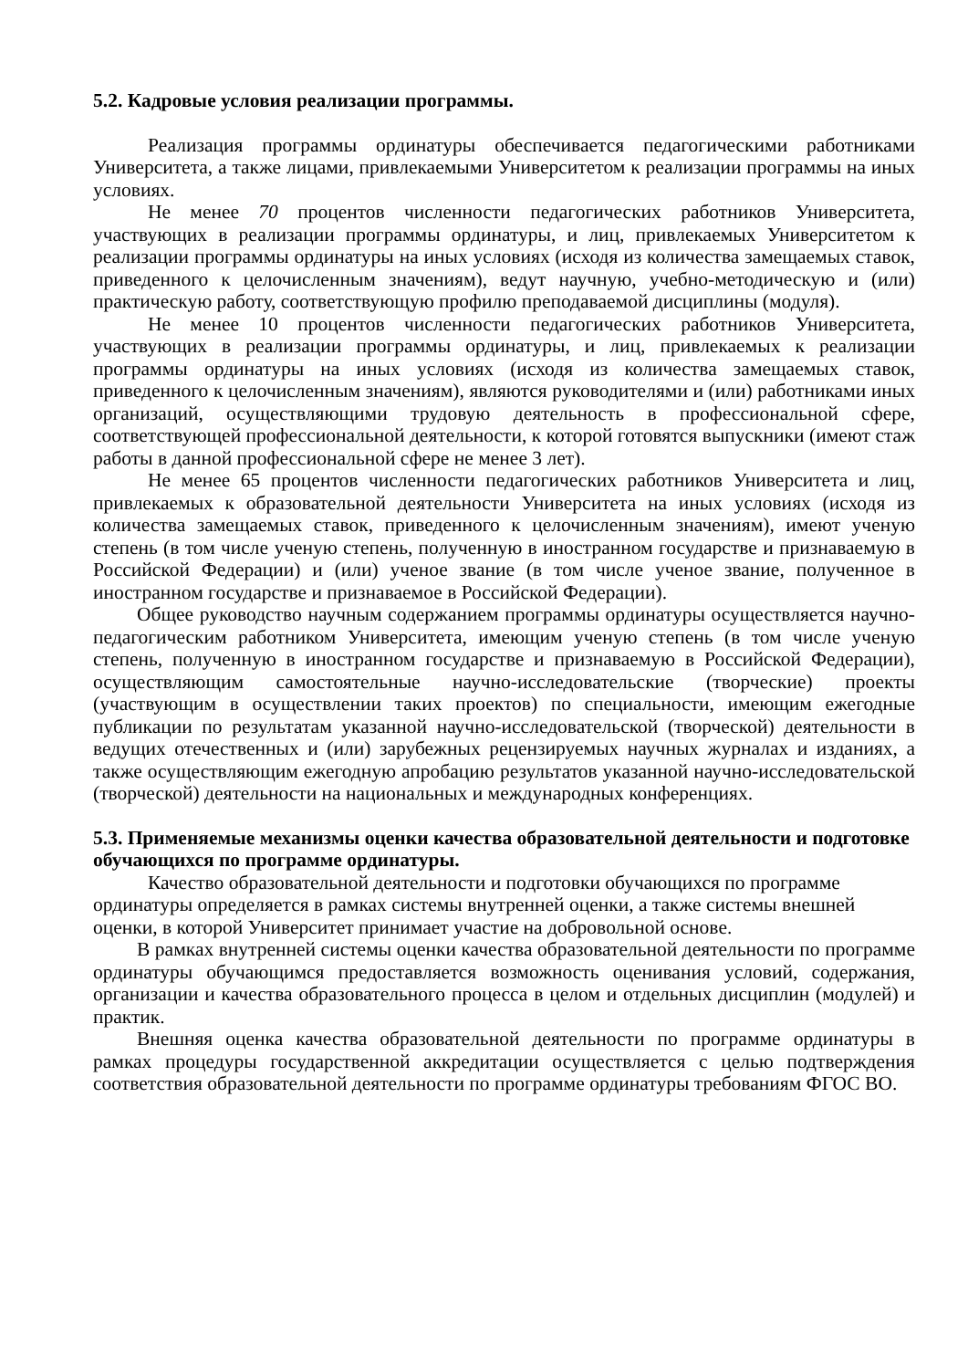5.2. Кадровые условия реализации программы.
Реализация программы ординатуры обеспечивается педагогическими работниками Университета, а также лицами, привлекаемыми Университетом к реализации программы на иных условиях.
Не менее 70 процентов численности педагогических работников Университета, участвующих в реализации программы ординатуры, и лиц, привлекаемых Университетом к реализации программы ординатуры на иных условиях (исходя из количества замещаемых ставок, приведенного к целочисленным значениям), ведут научную, учебно-методическую и (или) практическую работу, соответствующую профилю преподаваемой дисциплины (модуля).
Не менее 10 процентов численности педагогических работников Университета, участвующих в реализации программы ординатуры, и лиц, привлекаемых к реализации программы ординатуры на иных условиях (исходя из количества замещаемых ставок, приведенного к целочисленным значениям), являются руководителями и (или) работниками иных организаций, осуществляющими трудовую деятельность в профессиональной сфере, соответствующей профессиональной деятельности, к которой готовятся выпускники (имеют стаж работы в данной профессиональной сфере не менее 3 лет).
Не менее 65 процентов численности педагогических работников Университета и лиц, привлекаемых к образовательной деятельности Университета на иных условиях (исходя из количества замещаемых ставок, приведенного к целочисленным значениям), имеют ученую степень (в том числе ученую степень, полученную в иностранном государстве и признаваемую в Российской Федерации) и (или) ученое звание (в том числе ученое звание, полученное в иностранном государстве и признаваемое в Российской Федерации).
Общее руководство научным содержанием программы ординатуры осуществляется научно-педагогическим работником Университета, имеющим ученую степень (в том числе ученую степень, полученную в иностранном государстве и признаваемую в Российской Федерации), осуществляющим самостоятельные научно-исследовательские (творческие) проекты (участвующим в осуществлении таких проектов) по специальности, имеющим ежегодные публикации по результатам указанной научно-исследовательской (творческой) деятельности в ведущих отечественных и (или) зарубежных рецензируемых научных журналах и изданиях, а также осуществляющим ежегодную апробацию результатов указанной научно-исследовательской (творческой) деятельности на национальных и международных конференциях.
5.3. Применяемые механизмы оценки качества образовательной деятельности и подготовке обучающихся по программе ординатуры.
Качество образовательной деятельности и подготовки обучающихся по программе ординатуры определяется в рамках системы внутренней оценки, а также системы внешней оценки, в которой Университет принимает участие на добровольной основе.
В рамках внутренней системы оценки качества образовательной деятельности по программе ординатуры обучающимся предоставляется возможность оценивания условий, содержания, организации и качества образовательного процесса в целом и отдельных дисциплин (модулей) и практик.
Внешняя оценка качества образовательной деятельности по программе ординатуры в рамках процедуры государственной аккредитации осуществляется с целью подтверждения соответствия образовательной деятельности по программе ординатуры требованиям ФГОС ВО.